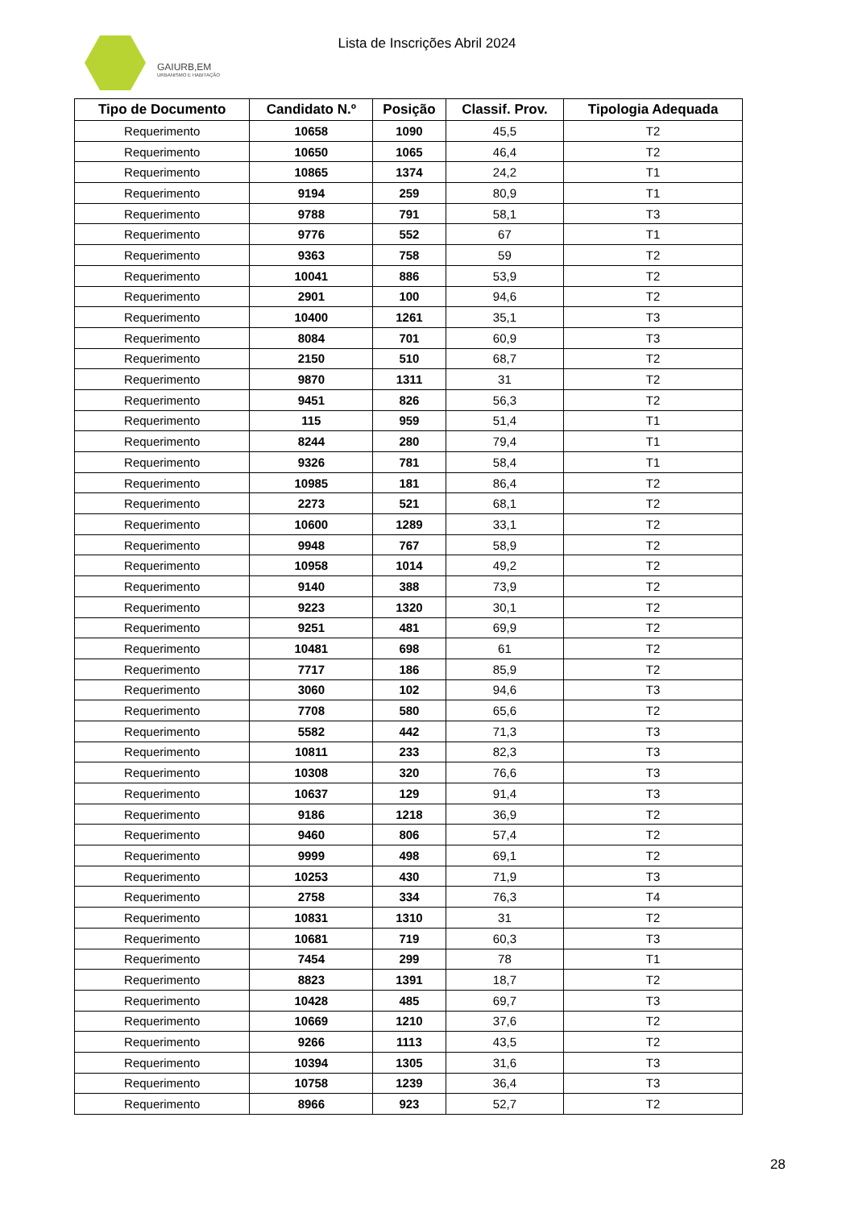GAIURB,EM
URBANISMO E HABITAÇÃO
Lista de Inscrições Abril 2024
| Tipo de Documento | Candidato N.º | Posição | Classif. Prov. | Tipologia Adequada |
| --- | --- | --- | --- | --- |
| Requerimento | 10658 | 1090 | 45,5 | T2 |
| Requerimento | 10650 | 1065 | 46,4 | T2 |
| Requerimento | 10865 | 1374 | 24,2 | T1 |
| Requerimento | 9194 | 259 | 80,9 | T1 |
| Requerimento | 9788 | 791 | 58,1 | T3 |
| Requerimento | 9776 | 552 | 67 | T1 |
| Requerimento | 9363 | 758 | 59 | T2 |
| Requerimento | 10041 | 886 | 53,9 | T2 |
| Requerimento | 2901 | 100 | 94,6 | T2 |
| Requerimento | 10400 | 1261 | 35,1 | T3 |
| Requerimento | 8084 | 701 | 60,9 | T3 |
| Requerimento | 2150 | 510 | 68,7 | T2 |
| Requerimento | 9870 | 1311 | 31 | T2 |
| Requerimento | 9451 | 826 | 56,3 | T2 |
| Requerimento | 115 | 959 | 51,4 | T1 |
| Requerimento | 8244 | 280 | 79,4 | T1 |
| Requerimento | 9326 | 781 | 58,4 | T1 |
| Requerimento | 10985 | 181 | 86,4 | T2 |
| Requerimento | 2273 | 521 | 68,1 | T2 |
| Requerimento | 10600 | 1289 | 33,1 | T2 |
| Requerimento | 9948 | 767 | 58,9 | T2 |
| Requerimento | 10958 | 1014 | 49,2 | T2 |
| Requerimento | 9140 | 388 | 73,9 | T2 |
| Requerimento | 9223 | 1320 | 30,1 | T2 |
| Requerimento | 9251 | 481 | 69,9 | T2 |
| Requerimento | 10481 | 698 | 61 | T2 |
| Requerimento | 7717 | 186 | 85,9 | T2 |
| Requerimento | 3060 | 102 | 94,6 | T3 |
| Requerimento | 7708 | 580 | 65,6 | T2 |
| Requerimento | 5582 | 442 | 71,3 | T3 |
| Requerimento | 10811 | 233 | 82,3 | T3 |
| Requerimento | 10308 | 320 | 76,6 | T3 |
| Requerimento | 10637 | 129 | 91,4 | T3 |
| Requerimento | 9186 | 1218 | 36,9 | T2 |
| Requerimento | 9460 | 806 | 57,4 | T2 |
| Requerimento | 9999 | 498 | 69,1 | T2 |
| Requerimento | 10253 | 430 | 71,9 | T3 |
| Requerimento | 2758 | 334 | 76,3 | T4 |
| Requerimento | 10831 | 1310 | 31 | T2 |
| Requerimento | 10681 | 719 | 60,3 | T3 |
| Requerimento | 7454 | 299 | 78 | T1 |
| Requerimento | 8823 | 1391 | 18,7 | T2 |
| Requerimento | 10428 | 485 | 69,7 | T3 |
| Requerimento | 10669 | 1210 | 37,6 | T2 |
| Requerimento | 9266 | 1113 | 43,5 | T2 |
| Requerimento | 10394 | 1305 | 31,6 | T3 |
| Requerimento | 10758 | 1239 | 36,4 | T3 |
| Requerimento | 8966 | 923 | 52,7 | T2 |
28